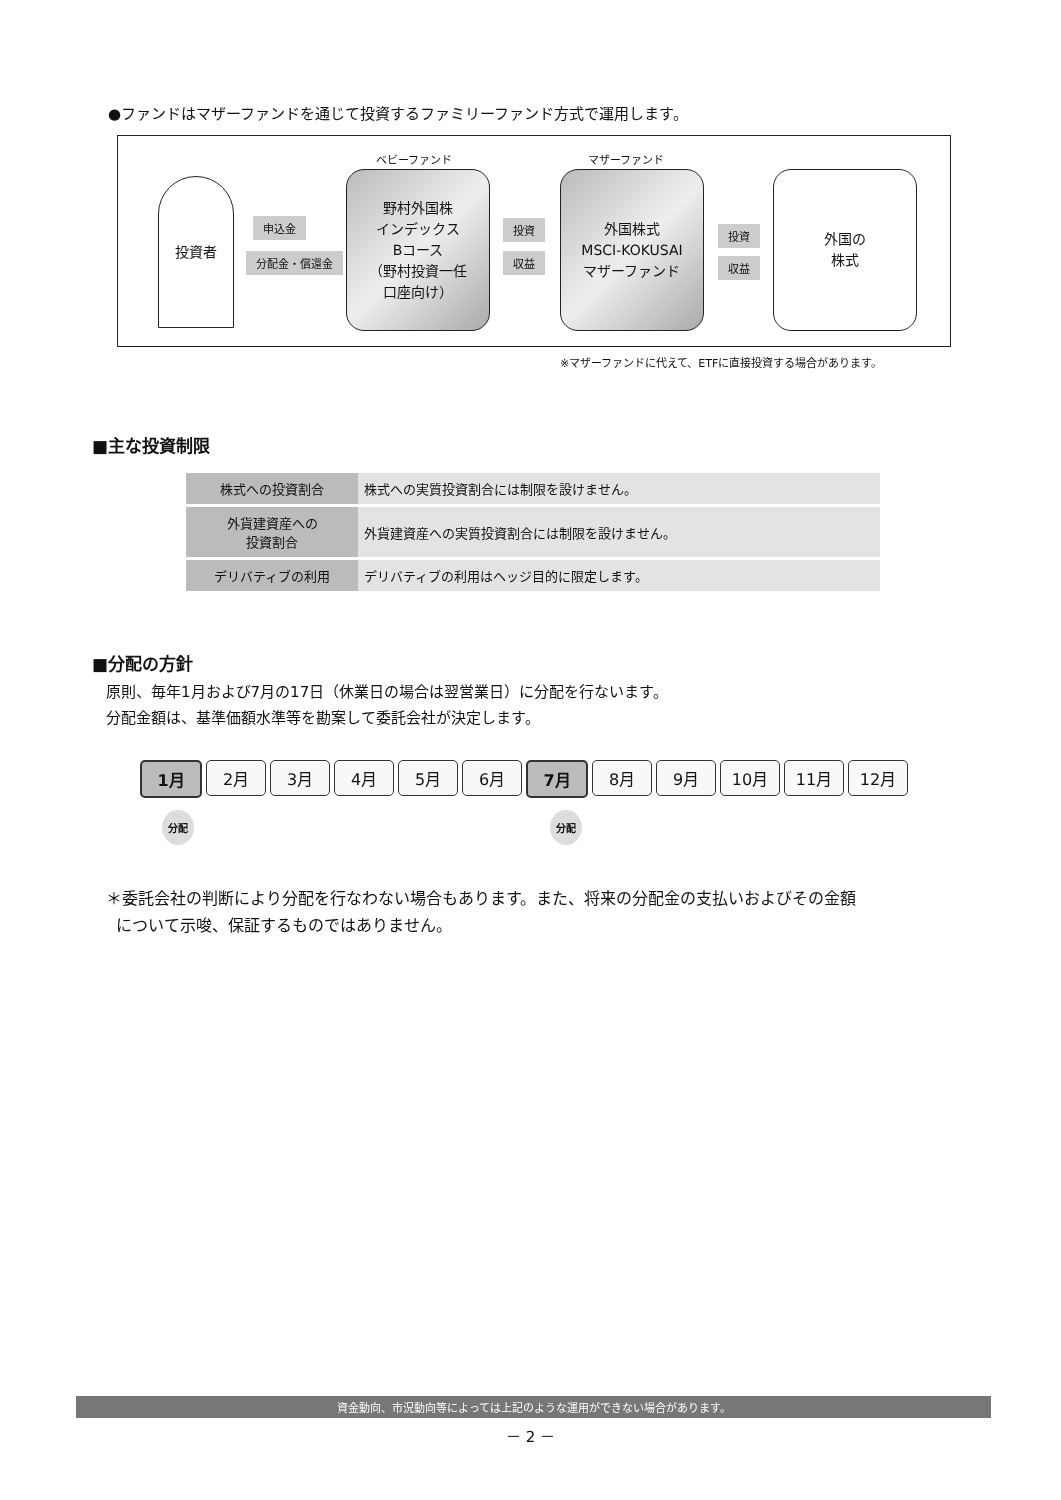●ファンドはマザーファンドを通じて投資するファミリーファンド方式で運用します。
投資者
申込金
分配金・償還金
ベビーファンド
野村外国株
インデックス
Bコース
（野村投資一任
口座向け）
投資
収益
マザーファンド
外国株式
MSCI-KOKUSAI
マザーファンド
投資
収益
外国の
株式
※マザーファンドに代えて、ETFに直接投資する場合があります。
■主な投資制限
| 株式への投資割合 | 株式への実質投資割合には制限を設けません。 |
| 外貨建資産への 投資割合 | 外貨建資産への実質投資割合には制限を設けません。 |
| デリバティブの利用 | デリバティブの利用はヘッジ目的に限定します。 |
■分配の方針
原則、毎年1月および7月の17日（休業日の場合は翌営業日）に分配を行ないます。
分配金額は、基準価額水準等を勘案して委託会社が決定します。
1月 2月 3月 4月 5月 6月 7月 8月 9月 10月 11月 12月
分配 分配
＊委託会社の判断により分配を行なわない場合もあります。また、将来の分配金の支払いおよびその金額
について示唆、保証するものではありません。
資金動向、市況動向等によっては上記のような運用ができない場合があります。
－ 2 －